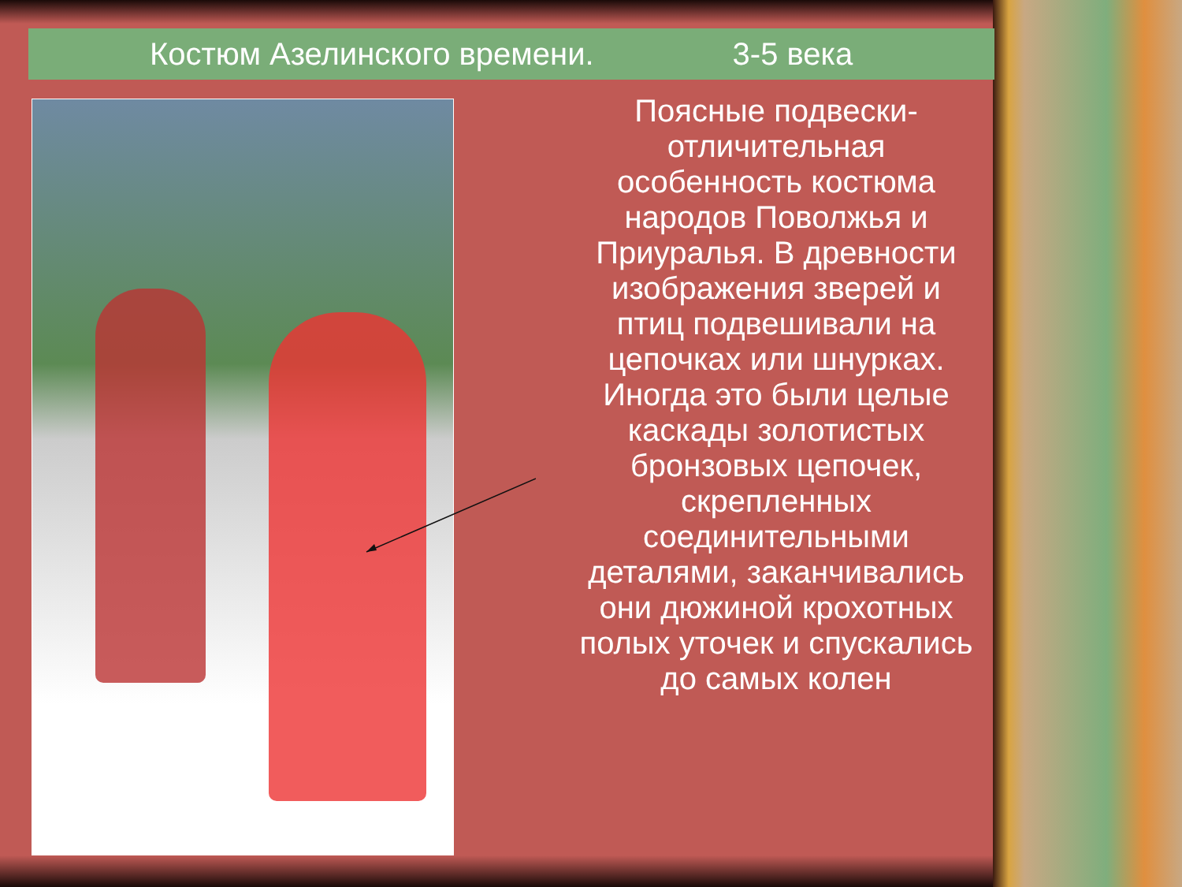Костюм Азелинского времени. 3-5 века
Поясные подвески-отличительная особенность костюма народов Поволжья и Приуралья. В древности изображения зверей и птиц подвешивали на цепочках или шнурках. Иногда это были целые каскады золотистых бронзовых цепочек, скрепленных соединительными деталями, заканчивались они дюжиной крохотных полых уточек и спускались до самых колен